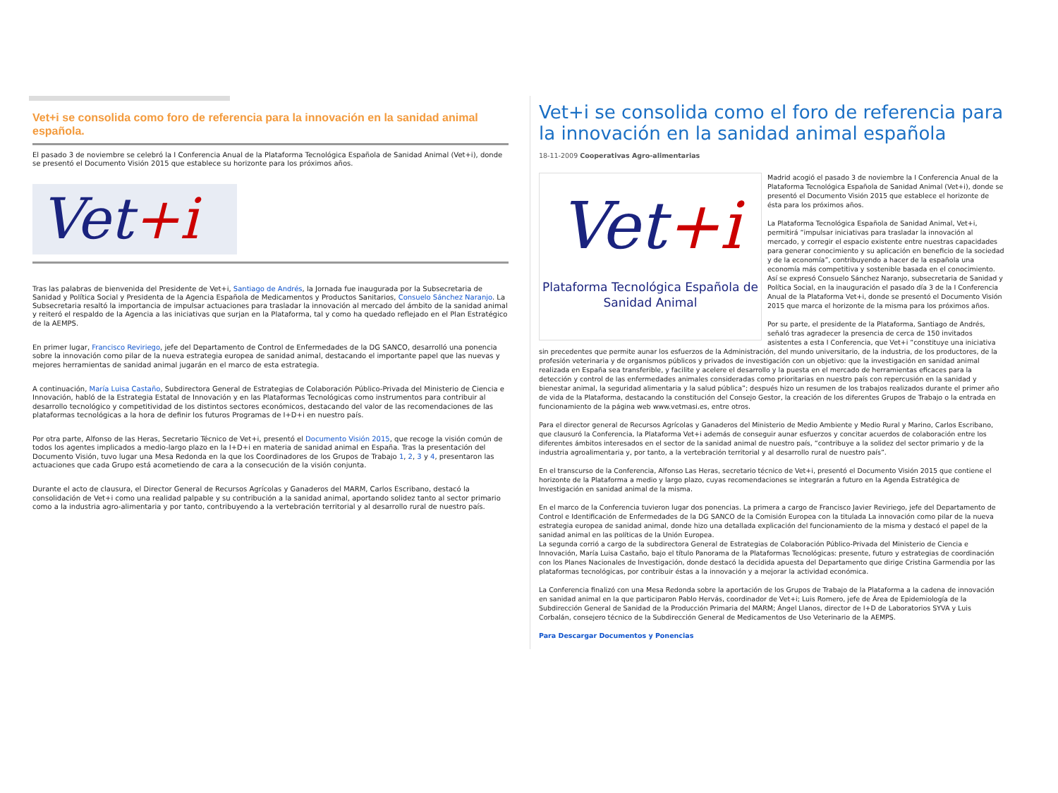Vet+i se consolida como foro de referencia para la innovación en la sanidad animal española.
El pasado 3 de noviembre se celebró la I Conferencia Anual de la Plataforma Tecnológica Española de Sanidad Animal (Vet+i), donde se presentó el Documento Visión 2015 que establece su horizonte para los próximos años.
Vet+i
Tras las palabras de bienvenida del Presidente de Vet+i, Santiago de Andrés, la Jornada fue inaugurada por la Subsecretaria de Sanidad y Política Social y Presidenta de la Agencia Española de Medicamentos y Productos Sanitarios, Consuelo Sánchez Naranjo. La Subsecretaria resaltó la importancia de impulsar actuaciones para trasladar la innovación al mercado del ámbito de la sanidad animal y reiteró el respaldo de la Agencia a las iniciativas que surjan en la Plataforma, tal y como ha quedado reflejado en el Plan Estratégico de la AEMPS.
En primer lugar, Francisco Reviriego, jefe del Departamento de Control de Enfermedades de la DG SANCO, desarrolló una ponencia sobre la innovación como pilar de la nueva estrategia europea de sanidad animal, destacando el importante papel que las nuevas y mejores herramientas de sanidad animal jugarán en el marco de esta estrategia.
A continuación, María Luisa Castaño, Subdirectora General de Estrategias de Colaboración Público-Privada del Ministerio de Ciencia e Innovación, habló de la Estrategia Estatal de Innovación y en las Plataformas Tecnológicas como instrumentos para contribuir al desarrollo tecnológico y competitividad de los distintos sectores económicos, destacando del valor de las recomendaciones de las plataformas tecnológicas a la hora de definir los futuros Programas de I+D+i en nuestro país.
Por otra parte, Alfonso de las Heras, Secretario Técnico de Vet+i, presentó el Documento Visión 2015, que recoge la visión común de todos los agentes implicados a medio-largo plazo en la I+D+i en materia de sanidad animal en España. Tras la presentación del Documento Visión, tuvo lugar una Mesa Redonda en la que los Coordinadores de los Grupos de Trabajo 1, 2, 3 y 4, presentaron las actuaciones que cada Grupo está acometiendo de cara a la consecución de la visión conjunta.
Durante el acto de clausura, el Director General de Recursos Agrícolas y Ganaderos del MARM, Carlos Escribano, destacó la consolidación de Vet+i como una realidad palpable y su contribución a la sanidad animal, aportando solidez tanto al sector primario como a la industria agro-alimentaria y por tanto, contribuyendo a la vertebración territorial y al desarrollo rural de nuestro país.
Vet+i se consolida como el foro de referencia para la innovación en la sanidad animal española
18-11-2009 Cooperativas Agro-alimentarias
Vet+i
Plataforma Tecnológica Española de Sanidad Animal
Madrid acogió el pasado 3 de noviembre la I Conferencia Anual de la Plataforma Tecnológica Española de Sanidad Animal (Vet+i), donde se presentó el Documento Visión 2015 que establece el horizonte de ésta para los próximos años.
La Plataforma Tecnológica Española de Sanidad Animal, Vet+i, permitirá “impulsar iniciativas para trasladar la innovación al mercado, y corregir el espacio existente entre nuestras capacidades para generar conocimiento y su aplicación en beneficio de la sociedad y de la economía”, contribuyendo a hacer de la española una economía más competitiva y sostenible basada en el conocimiento. Así se expresó Consuelo Sánchez Naranjo, subsecretaria de Sanidad y Política Social, en la inauguración el pasado día 3 de la I Conferencia Anual de la Plataforma Vet+i, donde se presentó el Documento Visión 2015 que marca el horizonte de la misma para los próximos años.
Por su parte, el presidente de la Plataforma, Santiago de Andrés, señaló tras agradecer la presencia de cerca de 150 invitados asistentes a esta I Conferencia, que Vet+i “constituye una iniciativa sin precedentes que permite aunar los esfuerzos de la Administración, del mundo universitario, de la industria, de los productores, de la profesión veterinaria y de organismos públicos y privados de investigación con un objetivo: que la investigación en sanidad animal realizada en España sea transferible, y facilite y acelere el desarrollo y la puesta en el mercado de herramientas eficaces para la detección y control de las enfermedades animales consideradas como prioritarias en nuestro país con repercusión en la sanidad y bienestar animal, la seguridad alimentaria y la salud pública”; después hizo un resumen de los trabajos realizados durante el primer año de vida de la Plataforma, destacando la constitución del Consejo Gestor, la creación de los diferentes Grupos de Trabajo o la entrada en funcionamiento de la página web www.vetmasi.es, entre otros.
Para el director general de Recursos Agrícolas y Ganaderos del Ministerio de Medio Ambiente y Medio Rural y Marino, Carlos Escribano, que clausuró la Conferencia, la Plataforma Vet+i además de conseguir aunar esfuerzos y concitar acuerdos de colaboración entre los diferentes ámbitos interesados en el sector de la sanidad animal de nuestro país, “contribuye a la solidez del sector primario y de la industria agroalimentaria y, por tanto, a la vertebración territorial y al desarrollo rural de nuestro país”.
En el transcurso de la Conferencia, Alfonso Las Heras, secretario técnico de Vet+i, presentó el Documento Visión 2015 que contiene el horizonte de la Plataforma a medio y largo plazo, cuyas recomendaciones se integrarán a futuro en la Agenda Estratégica de Investigación en sanidad animal de la misma.
En el marco de la Conferencia tuvieron lugar dos ponencias. La primera a cargo de Francisco Javier Reviriego, jefe del Departamento de Control e Identificación de Enfermedades de la DG SANCO de la Comisión Europea con la titulada La innovación como pilar de la nueva estrategia europea de sanidad animal, donde hizo una detallada explicación del funcionamiento de la misma y destacó el papel de la sanidad animal en las políticas de la Unión Europea.
La segunda corrió a cargo de la subdirectora General de Estrategias de Colaboración Público-Privada del Ministerio de Ciencia e Innovación, María Luisa Castaño, bajo el título Panorama de la Plataformas Tecnológicas: presente, futuro y estrategias de coordinación con los Planes Nacionales de Investigación, donde destacó la decidida apuesta del Departamento que dirige Cristina Garmendia por las plataformas tecnológicas, por contribuir éstas a la innovación y a mejorar la actividad económica.
La Conferencia finalizó con una Mesa Redonda sobre la aportación de los Grupos de Trabajo de la Plataforma a la cadena de innovación en sanidad animal en la que participaron Pablo Hervás, coordinador de Vet+i; Luis Romero, jefe de Área de Epidemiología de la Subdirección General de Sanidad de la Producción Primaria del MARM; Ángel Llanos, director de I+D de Laboratorios SYVA y Luis Corbalán, consejero técnico de la Subdirección General de Medicamentos de Uso Veterinario de la AEMPS.
Para Descargar Documentos y Ponencias